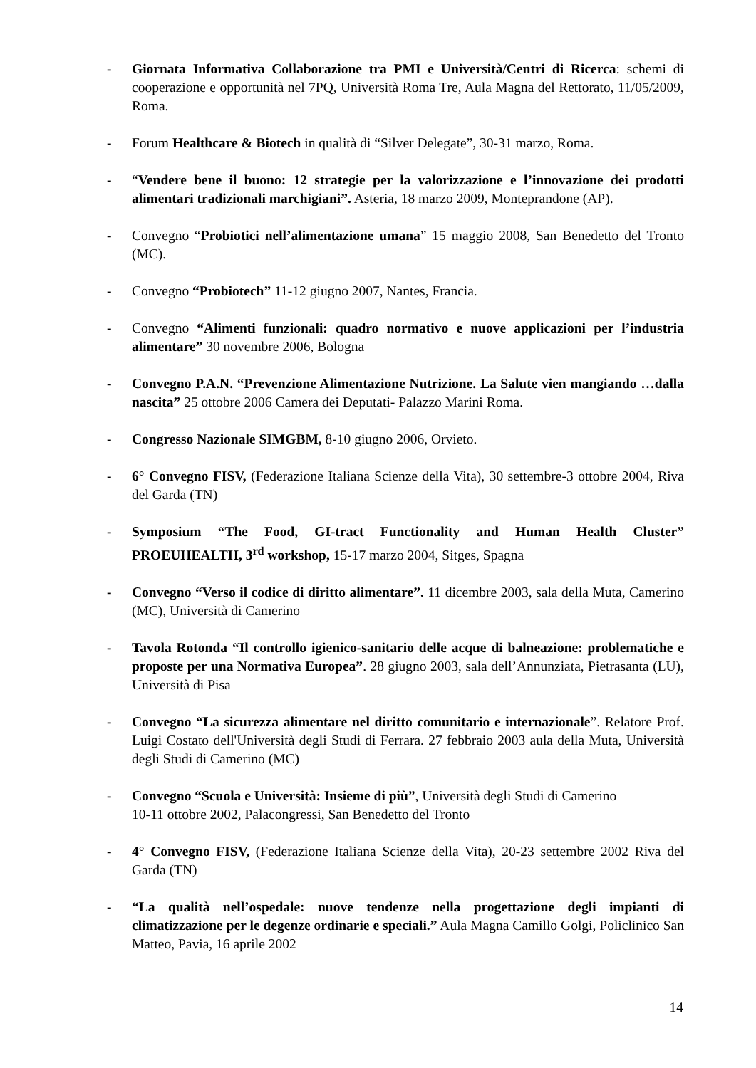- Giornata Informativa Collaborazione tra PMI e Università/Centri di Ricerca: schemi di cooperazione e opportunità nel 7PQ, Università Roma Tre, Aula Magna del Rettorato, 11/05/2009, Roma.
- Forum Healthcare & Biotech in qualità di “Silver Delegate”, 30-31 marzo, Roma.
- “Vendere bene il buono: 12 strategie per la valorizzazione e l’innovazione dei prodotti alimentari tradizionali marchigiani”. Asteria, 18 marzo 2009, Monteprandone (AP).
- Convegno “Probiotici nell’alimentazione umana” 15 maggio 2008, San Benedetto del Tronto (MC).
- Convegno “Probiotech” 11-12 giugno 2007, Nantes, Francia.
- Convegno “Alimenti funzionali: quadro normativo e nuove applicazioni per l’industria alimentare” 30 novembre 2006, Bologna
- Convegno P.A.N. “Prevenzione Alimentazione Nutrizione. La Salute vien mangiando …dalla nascita” 25 ottobre 2006 Camera dei Deputati- Palazzo Marini Roma.
- Congresso Nazionale SIMGBM, 8-10 giugno 2006, Orvieto.
- 6° Convegno FISV, (Federazione Italiana Scienze della Vita), 30 settembre-3 ottobre 2004, Riva del Garda (TN)
- Symposium “The Food, GI-tract Functionality and Human Health Cluster” PROEUHEALTH, 3<sup>rd</sup> workshop, 15-17 marzo 2004, Sitges, Spagna
- Convegno “Verso il codice di diritto alimentare”. 11 dicembre 2003, sala della Muta, Camerino (MC), Università di Camerino
- Tavola Rotonda “Il controllo igienico-sanitario delle acque di balneazione: problematiche e proposte per una Normativa Europea”. 28 giugno 2003, sala dell’Annunziata, Pietrasanta (LU), Università di Pisa
- Convegno “La sicurezza alimentare nel diritto comunitario e internazionale”. Relatore Prof. Luigi Costato dell'Università degli Studi di Ferrara. 27 febbraio 2003 aula della Muta, Università degli Studi di Camerino (MC)
- Convegno “Scuola e Università: Insieme di più”, Università degli Studi di Camerino
10-11 ottobre 2002, Palacongressi, San Benedetto del Tronto
- 4° Convegno FISV, (Federazione Italiana Scienze della Vita), 20-23 settembre 2002 Riva del Garda (TN)
- “La qualità nell’ospedale: nuove tendenze nella progettazione degli impianti di climatizzazione per le degenze ordinarie e speciali.” Aula Magna Camillo Golgi, Policlinico San Matteo, Pavia, 16 aprile 2002
14